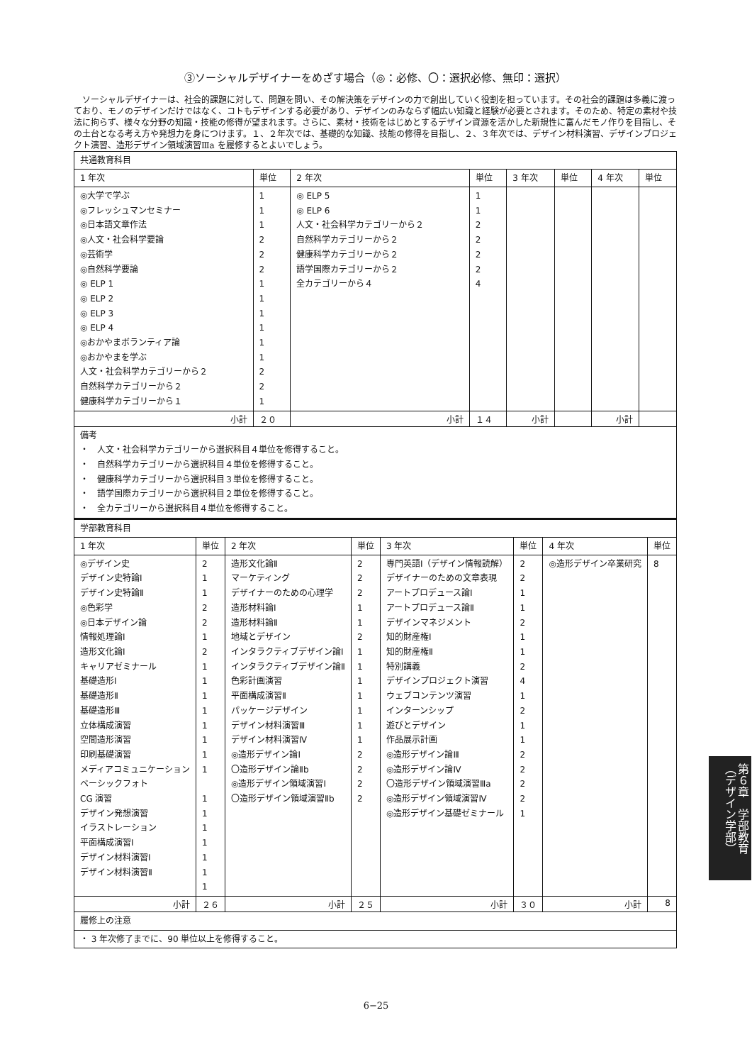③ソーシャルデザイナーをめざす場合（◎：必修、〇：選択必修、無印：選択）
ソーシャルデザイナーは、社会的課題に対して、問題を問い、その解決策をデザインの力で創出していく役割を担っています。その社会的課題は多義に渡っており、モノのデザインだけではなく、コトもデザインする必要があり、デザインのみならず幅広い知識と経験が必要とされます。そのため、特定の素材や技法に拘らず、様々な分野の知識・技能の修得が望まれます。さらに、素材・技術をはじめとするデザイン資源を活かした新規性に富んだモノ作りを目指し、その土台となる考え方や発想力を身につけます。１、２年次では、基礎的な知識、技能の修得を目指し、２、３年次では、デザイン材料演習、デザインプロジェクト演習、造形デザイン領域演習Ⅲa を履修するとよいでしょう。
| 共通教育科目 | | | | | | | |
| --- | --- | --- | --- | --- | --- | --- | --- |
| 1 年次 | 単位 | 2 年次 | 単位 | 3 年次 | 単位 | 4 年次 | 単位 |
| ◎大学で学ぶ ◎フレッシュマンセミナー ◎日本語文章作法 ◎人文・社会科学要論 ◎芸術学 ◎自然科学要論 ◎ ELP 1 ◎ ELP 2 ◎ ELP 3 ◎ ELP 4 ◎おかやまボランティア論 ◎おかやまを学ぶ 人文・社会科学カテゴリーから２ 自然科学カテゴリーから２ 健康科学カテゴリーから１ | 1 1 1 2 2 2 1 1 1 1 1 1 2 2 1 | ◎ ELP 5 ◎ ELP 6 人文・社会科学カテゴリーから２ 自然科学カテゴリーから２ 健康科学カテゴリーから２ 語学国際カテゴリーから２ 全カテゴリーから４ | 1 1 2 2 2 2 4 | | | | |
| 小計 | ２０ | 小計 | １４ | 小計 | | 小計 | |
| 備考 ・ 人文・社会科学カテゴリーから選択科目４単位を修得すること。 ・ 自然科学カテゴリーから選択科目４単位を修得すること。 ・ 健康科学カテゴリーから選択科目３単位を修得すること。 ・ 語学国際カテゴリーから選択科目２単位を修得すること。 ・ 全カテゴリーから選択科目４単位を修得すること。 | | | | | | | |
| 学部教育科目 | | | | | | | |
| --- | --- | --- | --- | --- | --- | --- | --- |
| 1 年次 | 単位 | 2 年次 | 単位 | 3 年次 | 単位 | 4 年次 | 単位 |
| ◎デザイン史 デザイン史特論Ⅰ デザイン史特論Ⅱ ◎色彩学 ◎日本デザイン論 情報処理論Ⅰ 造形文化論Ⅰ キャリアゼミナール 基礎造形Ⅰ 基礎造形Ⅱ 基礎造形Ⅲ 立体構成演習 空間造形演習 印刷基礎演習 メディアコミュニケーション ベーシックフォト CG 演習 デザイン発想演習 イラストレーション 平面構成演習Ⅰ デザイン材料演習Ⅰ デザイン材料演習Ⅱ | 2 1 1 2 2 1 2 1 1 1 1 1 1 1 1 1 1 1 1 1 1 1 | 造形文化論Ⅱ マーケティング デザイナーのための心理学 造形材料論Ⅰ 造形材料論Ⅱ 地域とデザイン インタラクティブデザイン論Ⅰ インタラクティブデザイン論Ⅱ 色彩計画演習 平面構成演習Ⅱ パッケージデザイン デザイン材料演習Ⅲ デザイン材料演習Ⅳ ◎造形デザイン論Ⅰ 〇造形デザイン論Ⅱb ◎造形デザイン領域演習Ⅰ 〇造形デザイン領域演習Ⅱb | 2 2 2 1 1 2 1 1 1 1 1 1 1 2 2 2 2 | 専門英語Ⅰ（デザイン情報読解） デザイナーのための文章表現 アートプロデュース論Ⅰ アートプロデュース論Ⅱ デザインマネジメント 知的財産権Ⅰ 知的財産権Ⅱ 特別講義 デザインプロジェクト演習 ウェブコンテンツ演習 インターンシップ 遊びとデザイン 作品展示計画 ◎造形デザイン論Ⅲ ◎造形デザイン論Ⅳ 〇造形デザイン領域演習Ⅲa ◎造形デザイン領域演習Ⅳ ◎造形デザイン基礎ゼミナール | 2 2 1 1 2 1 1 2 4 1 2 1 1 2 2 2 2 1 | ◎造形デザイン卒業研究 | 8 |
| 小計 | ２６ | 小計 | ２５ | 小計 | ３０ | 小計 | 8 |
| 履修上の注意 | | | | | | | |
| ・ 3 年次修了までに、90 単位以上を修得すること。 | | | | | | | |
第６章　学部教育（デザイン学部）
6−25